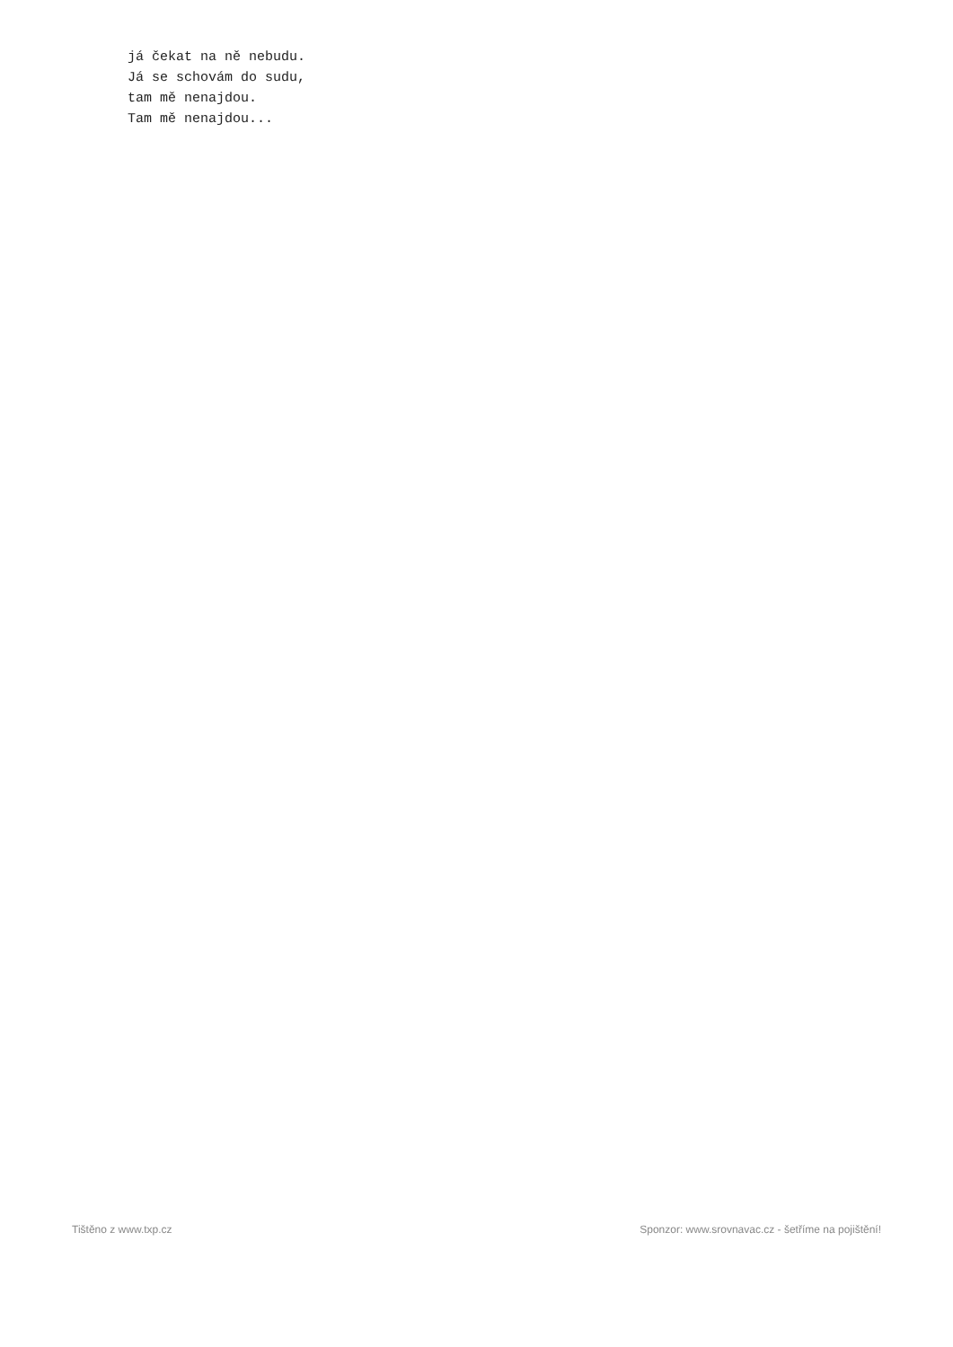já čekat na ně nebudu. Já se schovám do sudu, tam mě nenajdou. Tam mě nenajdou...
Tištěno z www.txp.cz Sponzor: www.srovnavac.cz - šetříme na pojištění!